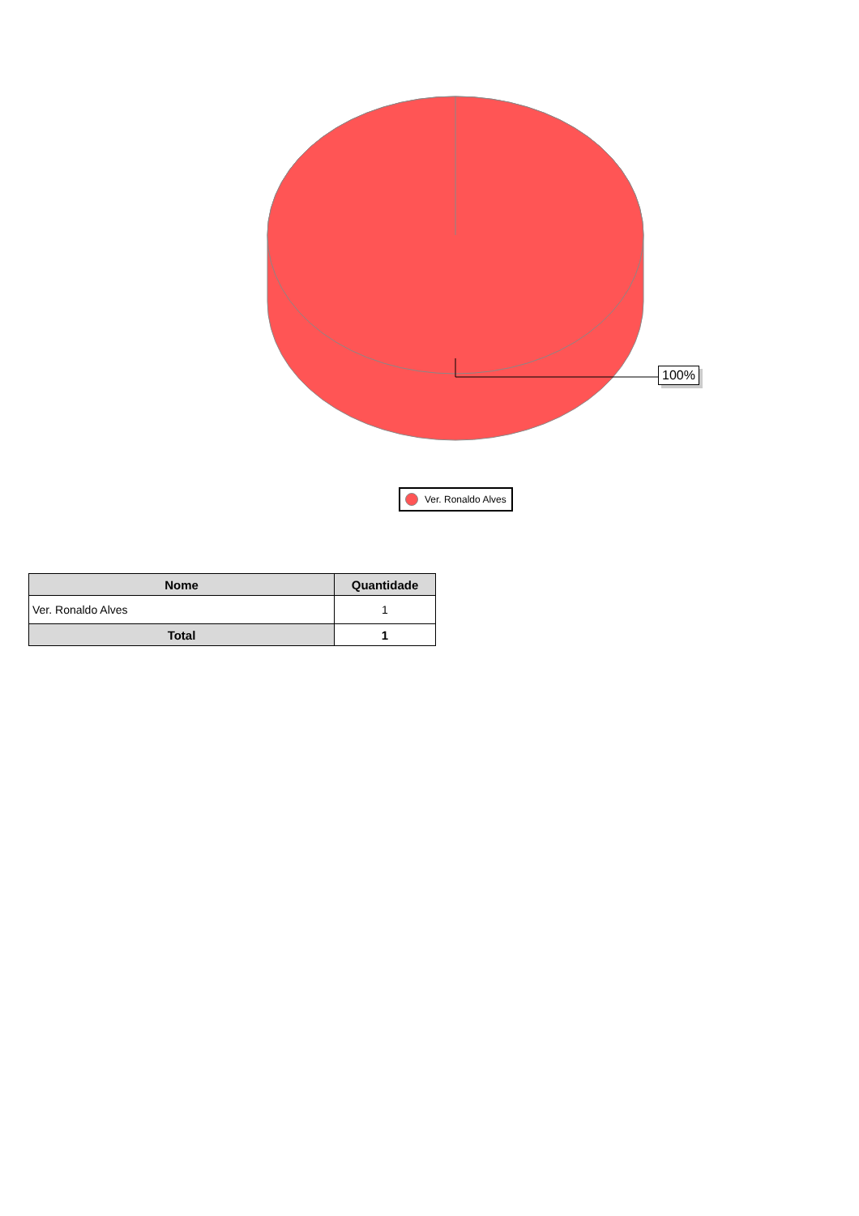100%
Ver. Ronaldo Alves
| Nome | Quantidade |
| --- | --- |
| Ver. Ronaldo Alves | 1 |
| Total | 1 |